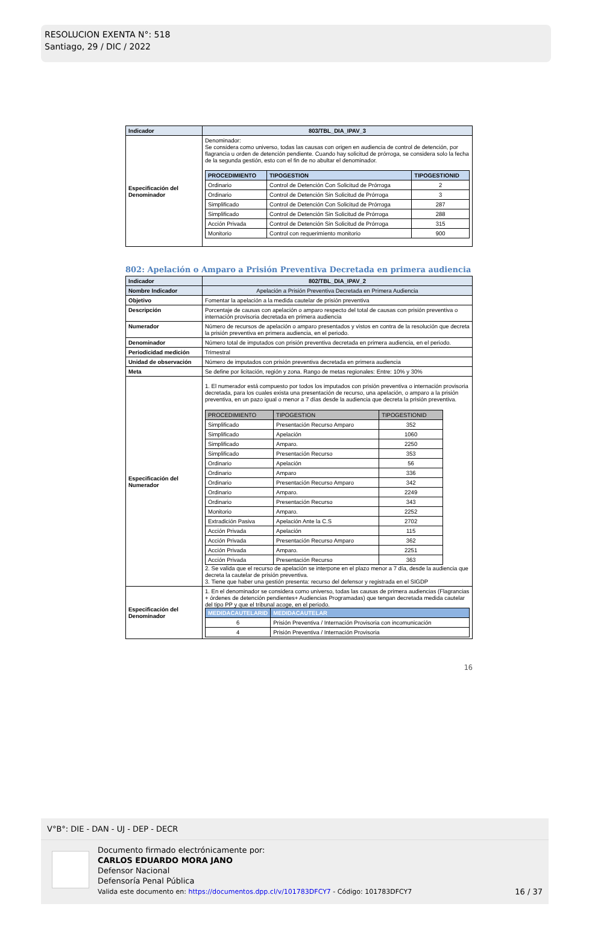RESOLUCION EXENTA N°: 518
Santiago, 29 / DIC / 2022
| Indicador | 803/TBL_DIA_IPAV_3 |
| Especificación del Denominador | Denominador: Se considera como universo, todas las causas con origen en audiencia de control de detención, por flagrancia u orden de detención pendiente. Cuando hay solicitud de prórroga, se considera solo la fecha de la segunda gestión, esto con el fin de no abultar el denominador. / PROCEDIMIENTO / TIPOGESTION / TIPOGESTIONID / / --- / --- / --- / / Ordinario / Control de Detención Con Solicitud de Prórroga / 2 / / Ordinario / Control de Detención Sin Solicitud de Prórroga / 3 / / Simplificado / Control de Detención Con Solicitud de Prórroga / 287 / / Simplificado / Control de Detención Sin Solicitud de Prórroga / 288 / / Acción Privada / Control de Detención Sin Solicitud de Prórroga / 315 / / Monitorio / Control con requerimiento monitorio / 900 / |
802: Apelación o Amparo a Prisión Preventiva Decretada en primera audiencia
| Indicador | 802/TBL_DIA_IPAV_2 |
| Nombre Indicador | Apelación a Prisión Preventiva Decretada en Primera Audiencia |
| Objetivo | Fomentar la apelación a la medida cautelar de prisión preventiva |
| Descripción | Porcentaje de causas con apelación o amparo respecto del total de causas con prisión preventiva o internación provisoria decretada en primera audiencia |
| Numerador | Número de recursos de apelación o amparo presentados y vistos en contra de la resolución que decreta la prisión preventiva en primera audiencia, en el periodo. |
| Denominador | Número total de imputados con prisión preventiva decretada en primera audiencia, en el periodo. |
| Periodicidad medición | Trimestral |
| Unidad de observación | Número de imputados con prisión preventiva decretada en primera audiencia |
| Meta | Se define por licitación, región y zona. Rango de metas regionales: Entre: 10% y 30% |
| Especificación del Numerador | 1. El numerador está compuesto por todos los imputados con prisión preventiva o internación provisoria decretada, para los cuales exista una presentación de recurso, una apelación, o amparo a la prisión preventiva, en un pazo igual o menor a 7 días desde la audiencia que decreta la prisión preventiva. / PROCEDIMIENTO / TIPOGESTION / TIPOGESTIONID / / --- / --- / --- / / Simplificado / Presentación Recurso Amparo / 352 / / Simplificado / Apelación / 1060 / / Simplificado / Amparo. / 2250 / / Simplificado / Presentación Recurso / 353 / / Ordinario / Apelación / 56 / / Ordinario / Amparo / 336 / / Ordinario / Presentación Recurso Amparo / 342 / / Ordinario / Amparo. / 2249 / / Ordinario / Presentación Recurso / 343 / / Monitorio / Amparo. / 2252 / / Extradición Pasiva / Apelación Ante la C.S / 2702 / / Acción Privada / Apelación / 115 / / Acción Privada / Presentación Recurso Amparo / 362 / / Acción Privada / Amparo. / 2251 / / Acción Privada / Presentación Recurso / 363 / 2. Se valida que el recurso de apelación se interpone en el plazo menor a 7 día, desde la audiencia que decreta la cautelar de prisión preventiva. 3. Tiene que haber una gestión presenta: recurso del defensor y registrada en el SIGDP |
| Especificación del Denominador | 1. En el denominador se considera como universo, todas las causas de primera audiencias (Flagrancias + órdenes de detención pendientes+ Audiencias Programadas) que tengan decretada medida cautelar del tipo PP y que el tribunal acoge, en el periodo. / MEDIDACAUTELARID / MEDIDACAUTELAR / / --- / --- / / 6 / Prisión Preventiva / Internación Provisoria con incomunicación / / 4 / Prisión Preventiva / Internación Provisoria / |
16
V°B°: DIE - DAN - UJ - DEP - DECR
Documento firmado electrónicamente por:
CARLOS EDUARDO MORA JANO
Defensor Nacional
Defensoría Penal Pública
Valida este documento en: https://documentos.dpp.cl/v/101783DFCY7 - Código: 101783DFCY7
16 / 37